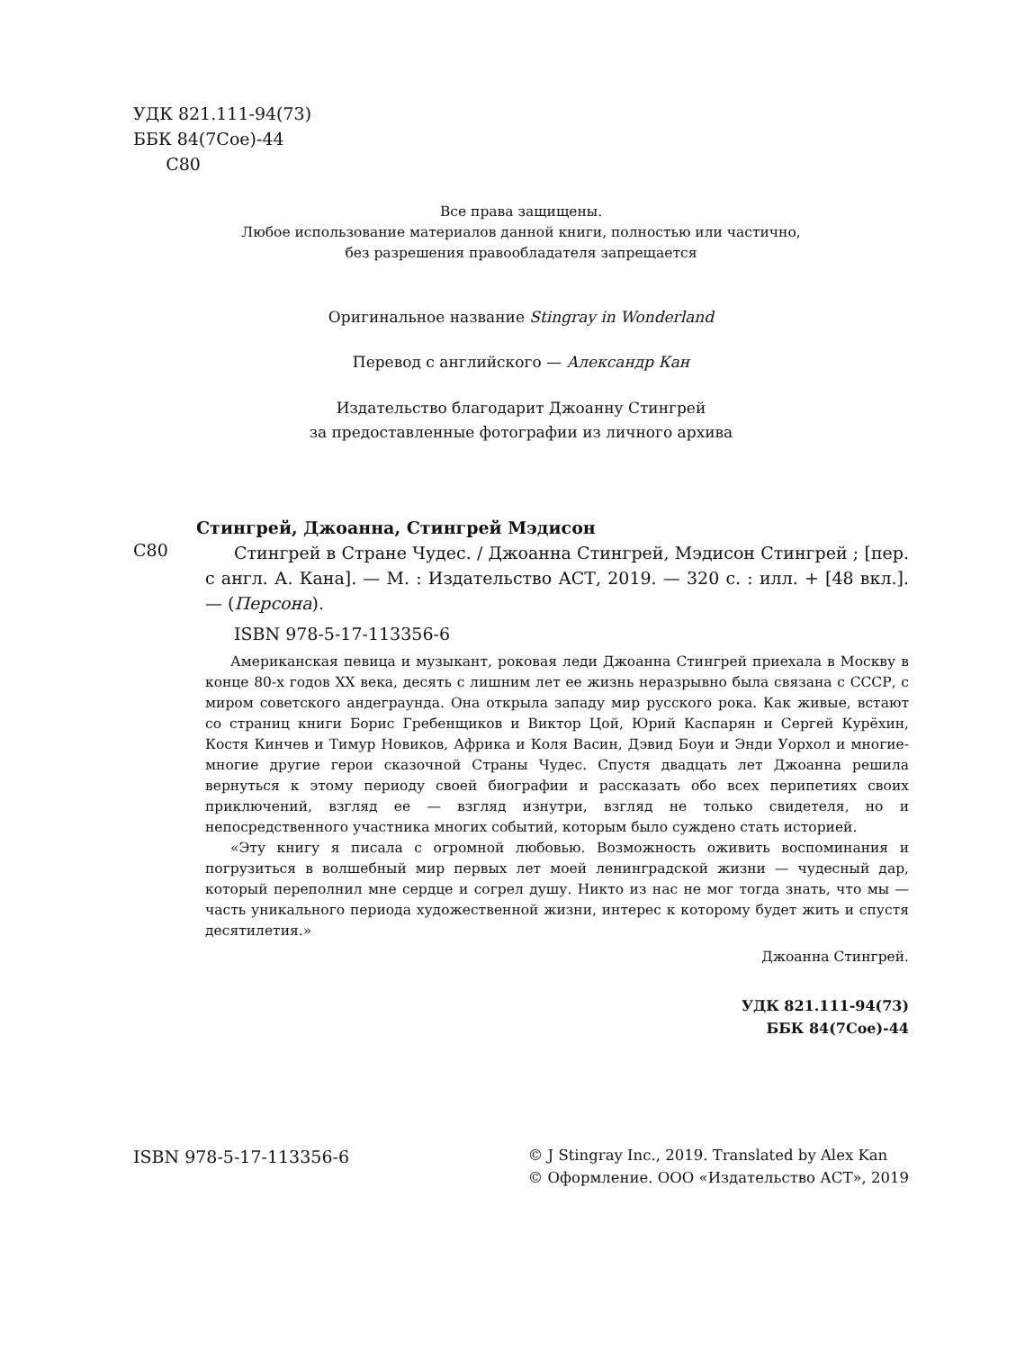УДК 821.111-94(73)
ББК 84(7Сое)-44
С80
Все права защищены.
Любое использование материалов данной книги, полностью или частично,
без разрешения правообладателя запрещается
Оригинальное название Stingray in Wonderland
Перевод с английского — Александр Кан
Издательство благодарит Джоанну Стингрей
за предоставленные фотографии из личного архива
Стингрей, Джоанна, Стингрей Мэдисон
С80
Стингрей в Стране Чудес. / Джоанна Стингрей, Мэдисон Стингрей ; [пер. с англ. А. Кана]. — М. : Издательство АСТ, 2019. — 320 с. : илл. + [48 вкл.]. — (Персона).
ISBN 978-5-17-113356-6
Американская певица и музыкант, роковая леди Джоанна Стингрей приехала в Москву в конце 80-х годов XX века, десять с лишним лет ее жизнь неразрывно была связана с СССР, с миром советского андеграунда. Она открыла западу мир русского рока. Как живые, встают со страниц книги Борис Гребенщиков и Виктор Цой, Юрий Каспарян и Сергей Курёхин, Костя Кинчев и Тимур Новиков, Африка и Коля Васин, Дэвид Боуи и Энди Уорхол и многие-многие другие герои сказочной Страны Чудес. Спустя двадцать лет Джоанна решила вернуться к этому периоду своей биографии и рассказать обо всех перипетиях своих приключений, взгляд ее — взгляд изнутри, взгляд не только свидете­ля, но и непосредственного участника многих событий, которым было суждено стать историей.
«Эту книгу я писала с огромной любовью. Возможность оживить воспоминания и погрузиться в волшебный мир первых лет моей ленинградской жизни — чудесный дар, который переполнил мне сердце и согрел душу. Никто из нас не мог тогда знать, что мы — часть уникального периода художественной жизни, интерес к которому будет жить и спустя десятилетия.»
Джоанна Стингрей.
УДК 821.111-94(73)
ББК 84(7Сое)-44
ISBN 978-5-17-113356-6
© J Stingray Inc., 2019. Translated by Alex Kan
© Оформление. ООО «Издательство АСТ», 2019